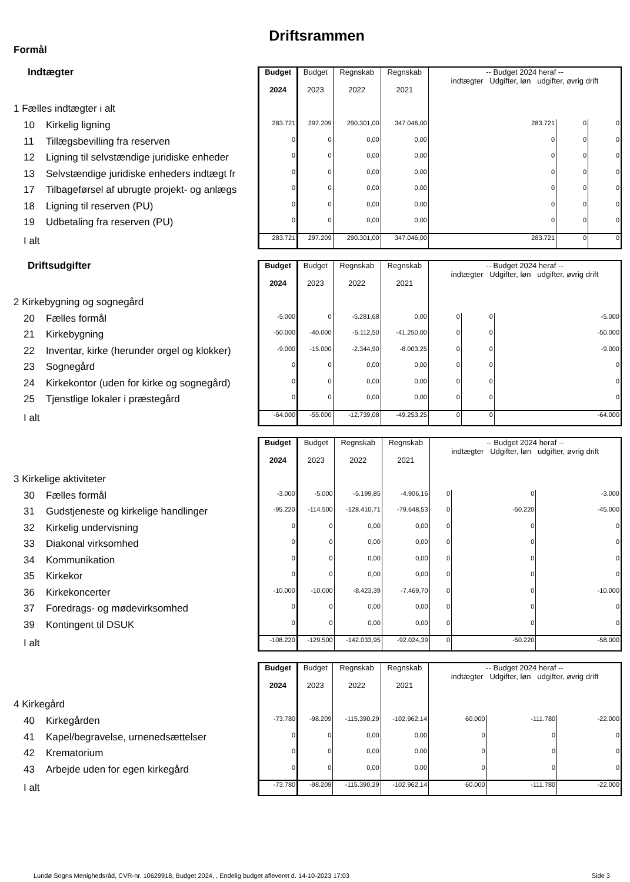Driftsrammen
Formål
Indtægter
1 Fælles indtægter i alt
10 Kirkelig ligning
11 Tillægsbevilling fra reserven
12 Ligning til selvstændige juridiske enheder
13 Selvstændige juridiske enheders indtægt fr
17 Tilbageførsel af ubrugte projekt- og anlægs
18 Ligning til reserven (PU)
19 Udbetaling fra reserven (PU)
I alt
| Budget 2024 | Budget 2023 | Regnskab 2022 | Regnskab 2021 | -- Budget 2024 heraf -- indtægter Udgifter, løn udgifter, øvrig drift | | |
| --- | --- | --- | --- | --- | --- | --- |
| 283.721 | 297.209 | 290.301,00 | 347.046,00 | 283.721 | 0 | 0 |
| 0 | 0 | 0,00 | 0,00 | 0 | 0 | 0 |
| 0 | 0 | 0,00 | 0,00 | 0 | 0 | 0 |
| 0 | 0 | 0,00 | 0,00 | 0 | 0 | 0 |
| 0 | 0 | 0,00 | 0,00 | 0 | 0 | 0 |
| 0 | 0 | 0,00 | 0,00 | 0 | 0 | 0 |
| 0 | 0 | 0,00 | 0,00 | 0 | 0 | 0 |
| 283.721 | 297.209 | 290.301,00 | 347.046,00 | 283.721 | 0 | 0 |
Driftsudgifter
2 Kirkebygning og sognegård
20 Fælles formål
21 Kirkebygning
22 Inventar, kirke (herunder orgel og klokker)
23 Sognegård
24 Kirkekontor (uden for kirke og sognegård)
25 Tjenstlige lokaler i præstegård
I alt
| Budget 2024 | Budget 2023 | Regnskab 2022 | Regnskab 2021 | -- Budget 2024 heraf -- indtægter Udgifter, løn udgifter, øvrig drift | | |
| --- | --- | --- | --- | --- | --- | --- |
| -5.000 | 0 | -5.281,68 | 0,00 | 0 | 0 | -5.000 |
| -50.000 | -40.000 | -5.112,50 | -41.250,00 | 0 | 0 | -50.000 |
| -9.000 | -15.000 | -2.344,90 | -8.003,25 | 0 | 0 | -9.000 |
| 0 | 0 | 0,00 | 0,00 | 0 | 0 | 0 |
| 0 | 0 | 0,00 | 0,00 | 0 | 0 | 0 |
| 0 | 0 | 0,00 | 0,00 | 0 | 0 | 0 |
| -64.000 | -55.000 | -12.739,08 | -49.253,25 | 0 | 0 | -64.000 |
3 Kirkelige aktiviteter
30 Fælles formål
31 Gudstjeneste og kirkelige handlinger
32 Kirkelig undervisning
33 Diakonal virksomhed
34 Kommunikation
35 Kirkekor
36 Kirkekoncerter
37 Foredrags- og mødevirksomhed
39 Kontingent til DSUK
I alt
| Budget 2024 | Budget 2023 | Regnskab 2022 | Regnskab 2021 | -- Budget 2024 heraf -- indtægter Udgifter, løn udgifter, øvrig drift | | |
| --- | --- | --- | --- | --- | --- | --- |
| -3.000 | -5.000 | -5.199,85 | -4.906,16 | 0 | 0 | -3.000 |
| -95.220 | -114.500 | -128.410,71 | -79.648,53 | 0 | -50.220 | -45.000 |
| 0 | 0 | 0,00 | 0,00 | 0 | 0 | 0 |
| 0 | 0 | 0,00 | 0,00 | 0 | 0 | 0 |
| 0 | 0 | 0,00 | 0,00 | 0 | 0 | 0 |
| 0 | 0 | 0,00 | 0,00 | 0 | 0 | 0 |
| -10.000 | -10.000 | -8.423,39 | -7.469,70 | 0 | 0 | -10.000 |
| 0 | 0 | 0,00 | 0,00 | 0 | 0 | 0 |
| 0 | 0 | 0,00 | 0,00 | 0 | 0 | 0 |
| -108.220 | -129.500 | -142.033,95 | -92.024,39 | 0 | -50.220 | -58.000 |
4 Kirkegård
40 Kirkegården
41 Kapel/begravelse, urnenedsættelser
42 Krematorium
43 Arbejde uden for egen kirkegård
I alt
| Budget 2024 | Budget 2023 | Regnskab 2022 | Regnskab 2021 | -- Budget 2024 heraf -- indtægter Udgifter, løn udgifter, øvrig drift | | |
| --- | --- | --- | --- | --- | --- | --- |
| -73.780 | -98.209 | -115.390,29 | -102.962,14 | 60.000 | -111.780 | -22.000 |
| 0 | 0 | 0,00 | 0,00 | 0 | 0 | 0 |
| 0 | 0 | 0,00 | 0,00 | 0 | 0 | 0 |
| 0 | 0 | 0,00 | 0,00 | 0 | 0 | 0 |
| -73.780 | -98.209 | -115.390,29 | -102.962,14 | 60.000 | -111.780 | -22.000 |
Lundø Sogns Menighedsråd, CVR-nr. 10629918, Budget 2024, , Endelig budget afleveret d. 14-10-2023 17:03 Side 3